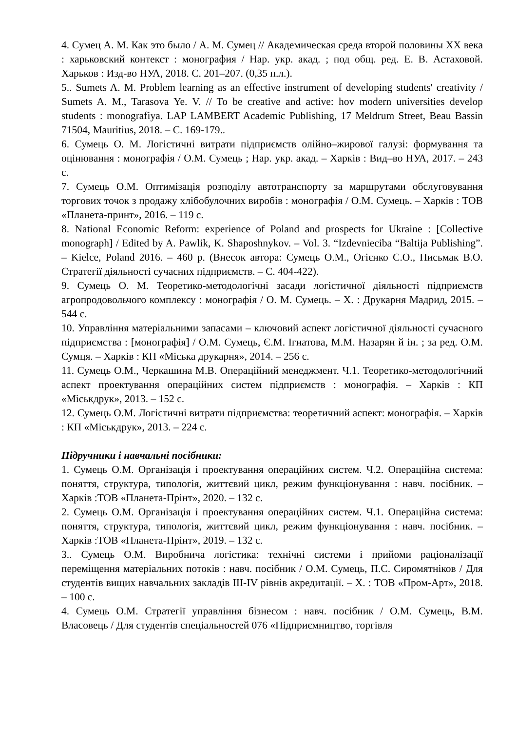4. Сумец А. М. Как это было / А. М. Сумец // Академическая среда второй половины XX века : харьковский контекст : монография / Нар. укр. акад. ; под общ. ред. Е. В. Астаховой. Харьков : Изд-во НУА, 2018. С. 201–207. (0,35 п.л.).
5.. Sumets A. M. Problem learning as an effective instrument of developing students' creativity / Sumets A. M., Tarasova Ye. V. // To be creative and active: hov modern universities develop students : monografiya. LAP LAMBERT Academic Publishing, 17 Meldrum Street, Beau Bassin 71504, Mauritius, 2018. – С. 169-179..
6. Сумець О. М. Логістичні витрати підприємств олійно–жирової галузі: формування та оцінювання : монографія / О.М. Сумець ; Нар. укр. акад. – Харків : Вид–во НУА, 2017. – 243 с.
7. Сумець О.М. Оптимізація розподілу автотранспорту за маршрутами обслуговування торгових точок з продажу хлібобулочних виробів : монографія / О.М. Сумець. – Харків : ТОВ «Планета-принт», 2016. – 119 с.
8. National Economic Reform: experience of Poland and prospects for Ukraine : [Collective monograph] / Edited by A. Pawlik, K. Shaposhnykov. – Vol. 3. “Izdevniecіba “Baltija Publishing”. – Kielce, Poland 2016. – 460 p. (Внесок автора: Сумець О.М., Огієнко С.О., Письмак В.О. Стратегії діяльності сучасних підприємств. – С. 404-422).
9. Сумець О. М. Теоретико-методологічні засади логістичної діяльності підприємств агропродовольчого комплексу : монографія / О. М. Сумець. – Х. : Друкарня Мадрид, 2015. – 544 с.
10. Управління матеріальними запасами – ключовий аспект логістичної діяльності сучасного підприємства : [монографія] / О.М. Сумець, Є.М. Ігнатова, М.М. Назарян й ін. ; за ред. О.М. Сумця. – Харків : КП «Міська друкарня», 2014. – 256 с.
11. Сумець О.М., Черкашина М.В. Операційний менеджмент. Ч.1. Теоретико-методологічний аспект проектування операційних систем підприємств : монографія. – Харків : КП «Міськдрук», 2013. – 152 с.
12. Сумець О.М. Логістичні витрати підприємства: теоретичний аспект: монографія. – Харків : КП «Міськдрук», 2013. – 224 с.
Підручники і навчальні посібники:
1. Сумець О.М. Організація і проектування операційних систем. Ч.2. Операційна система: поняття, структура, типологія, життєвий цикл, режим функціонування : навч. посібник. – Харків :ТОВ «Планета-Прінт», 2020. – 132 с.
2. Сумець О.М. Організація і проектування операційних систем. Ч.1. Операційна система: поняття, структура, типологія, життєвий цикл, режим функціонування : навч. посібник. – Харків :ТОВ «Планета-Прінт», 2019. – 132 с.
3.. Сумець О.М. Виробнича логістика: технічні системи і прийоми раціоналізації переміщення матеріальних потоків : навч. посібник / О.М. Сумець, П.С. Сиромятніков / Для студентів вищих навчальних закладів III-IV рівнів акредитації. – Х. : ТОВ «Пром-Арт», 2018. – 100 с.
4. Сумець О.М. Стратегії управління бізнесом : навч. посібник / О.М. Сумець, В.М. Власовець / Для студентів спеціальностей 076 «Підприємництво, торгівля